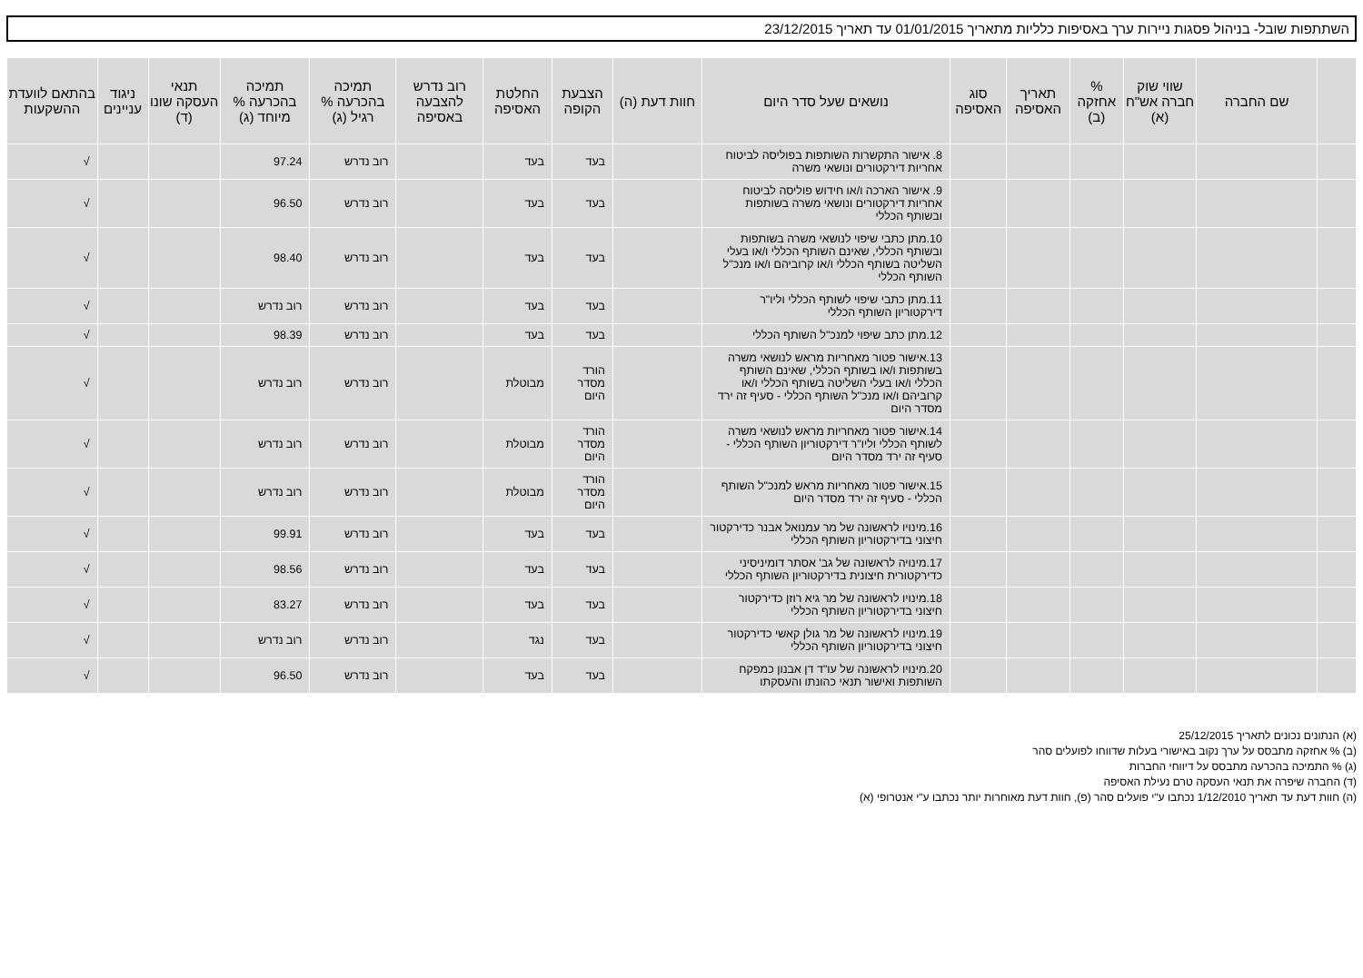השתתפות שובל- בניהול פסגות ניירות ערך באסיפות כלליות מתאריך 01/01/2015 עד תאריך 23/12/2015
| | שם החברה | שווי שוק חברה אש"ח (א) | % אחזקה (ב) | תאריך האסיפה | סוג האסיפה | נושאים שעל סדר היום | חוות דעת (ה) | הצבעת הקופה | החלטת האסיפה | רוב נדרש להצבעה באסיפה | תמיכה בהכרעה % רגיל (ג) | תמיכה בהכרעה % מיוחד (ג) | תנאי העסקה שונו (ד) | ניגוד עניינים | בהתאם לוועדת ההשקעות |
| --- | --- | --- | --- | --- | --- | --- | --- | --- | --- | --- | --- | --- | --- | --- | --- |
| | | | | | | 8. אישור התקשרות השותפות בפוליסה לביטוח אחריות דירקטורים ונושאי משרה | | בעד | בעד | | רוב נדרש | 97.24 | | | √ |
| | | | | | | 9. אישור הארכה ו/או חידוש פוליסה לביטוח אחריות דירקטורים ונושאי משרה בשותפות ובשותף הכללי | | בעד | בעד | | רוב נדרש | 96.50 | | | √ |
| | | | | | | 10.מתן כתבי שיפוי לנושאי משרה בשותפות ובשותף הכללי, שאינם השותף הכללי ו/או בעלי השליטה בשותף הכללי ו/או קרוביהם ו/או מנכ"ל השותף הכללי | | בעד | בעד | | רוב נדרש | 98.40 | | | √ |
| | | | | | | 11.מתן כתבי שיפוי לשותף הכללי וליו"ר דירקטוריון השותף הכללי | | בעד | בעד | | רוב נדרש | רוב נדרש | | | √ |
| | | | | | | 12.מתן כתב שיפוי למנכ"ל השותף הכללי | | בעד | בעד | | רוב נדרש | 98.39 | | | √ |
| | | | | | | 13.אישור פטור מאחריות מראש לנושאי משרה בשותפות ו/או בשותף הכללי, שאינם השותף הכללי ו/או בעלי השליטה בשותף הכללי ו/או קרוביהם ו/או מנכ"ל השותף הכללי - סעיף זה ירד מסדר היום | | הורד מסדר היום | מבוטלת | | רוב נדרש | רוב נדרש | | | √ |
| | | | | | | 14.אישור פטור מאחריות מראש לנושאי משרה לשותף הכללי וליו"ר דירקטוריון השותף הכללי - סעיף זה ירד מסדר היום | | הורד מסדר היום | מבוטלת | | רוב נדרש | רוב נדרש | | | √ |
| | | | | | | 15.אישור פטור מאחריות מראש למנכ"ל השותף הכללי - סעיף זה ירד מסדר היום | | הורד מסדר היום | מבוטלת | | רוב נדרש | רוב נדרש | | | √ |
| | | | | | | 16.מינויו לראשונה של מר עמנואל אבנר כדירקטור חיצוני בדירקטוריון השותף הכללי | | בעד | בעד | | רוב נדרש | 99.91 | | | √ |
| | | | | | | 17.מינויה לראשונה של גב' אסתר דומיניסיני כדירקטורית חיצונית בדירקטוריון השותף הכללי | | בעד | בעד | | רוב נדרש | 98.56 | | | √ |
| | | | | | | 18.מינויו לראשונה של מר גיא רוזן כדירקטור חיצוני בדירקטוריון השותף הכללי | | בעד | בעד | | רוב נדרש | 83.27 | | | √ |
| | | | | | | 19.מינויו לראשונה של מר גולן קאשי כדירקטור חיצוני בדירקטוריון השותף הכללי | | בעד | נגד | | רוב נדרש | רוב נדרש | | | √ |
| | | | | | | 20.מינויו לראשונה של עו"ד דן אבנון כמפקח השותפות ואישור תנאי כהונתו והעסקתו | | בעד | בעד | | רוב נדרש | 96.50 | | | √ |
(א) הנתונים נכונים לתאריך 25/12/2015
(ב) % אחזקה מתבסס על ערך נקוב באישורי בעלות שדווחו לפועלים סהר
(ג) % התמיכה בהכרעה מתבסס על דיווחי החברות
(ד) החברה שיפרה את תנאי העסקה טרם נעילת האסיפה
(ה) חוות דעת עד תאריך 1/12/2010 נכתבו ע"י פועלים סהר (פ), חוות דעת מאוחרות יותר נכתבו ע"י אנטרופי (א)